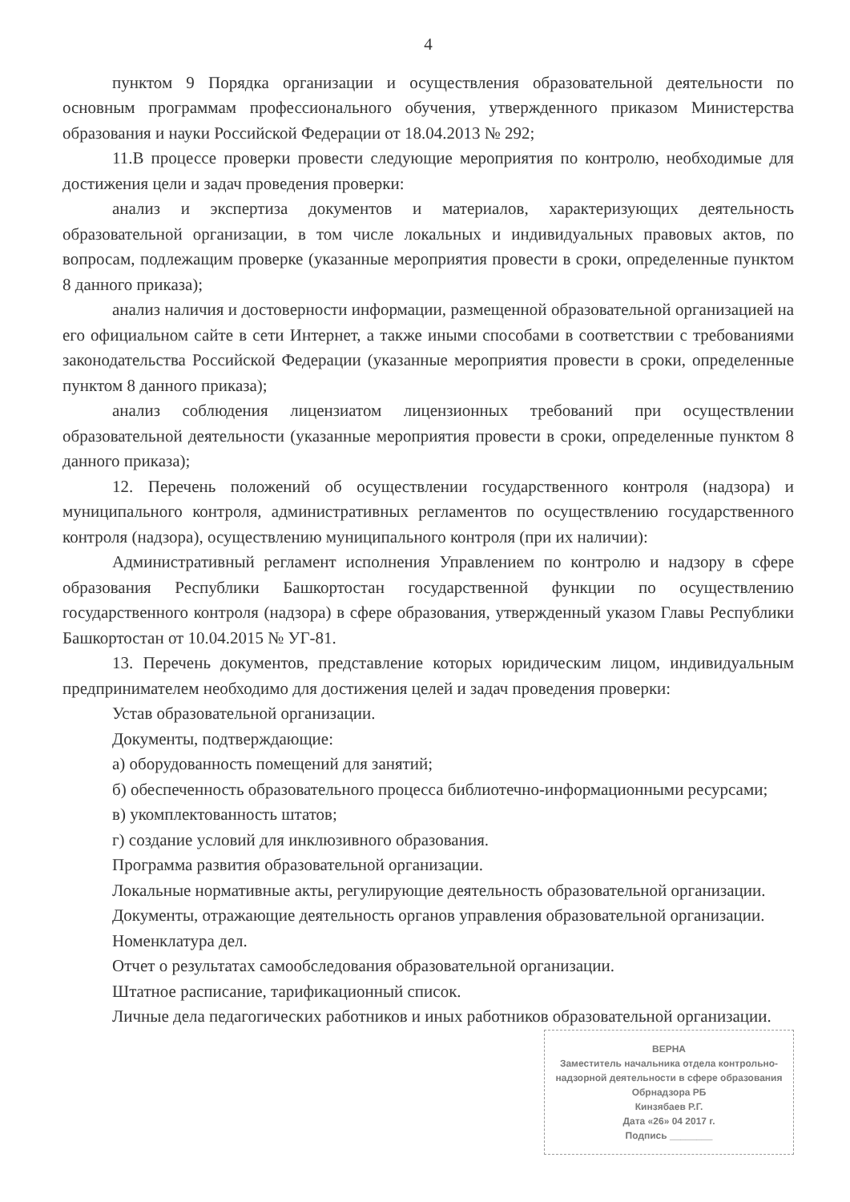4
пунктом 9 Порядка организации и осуществления образовательной деятельности по основным программам профессионального обучения, утвержденного приказом Министерства образования и науки Российской Федерации от 18.04.2013 № 292;
11.В процессе проверки провести следующие мероприятия по контролю, необходимые для достижения цели и задач проведения проверки:
анализ и экспертиза документов и материалов, характеризующих деятельность образовательной организации, в том числе локальных и индивидуальных правовых актов, по вопросам, подлежащим проверке (указанные мероприятия провести в сроки, определенные пунктом 8 данного приказа);
анализ наличия и достоверности информации, размещенной образовательной организацией на его официальном сайте в сети Интернет, а также иными способами в соответствии с требованиями законодательства Российской Федерации (указанные мероприятия провести в сроки, определенные пунктом 8 данного приказа);
анализ соблюдения лицензиатом лицензионных требований при осуществлении образовательной деятельности (указанные мероприятия провести в сроки, определенные пунктом 8 данного приказа);
12. Перечень положений об осуществлении государственного контроля (надзора) и муниципального контроля, административных регламентов по осуществлению государственного контроля (надзора), осуществлению муниципального контроля (при их наличии):
Административный регламент исполнения Управлением по контролю и надзору в сфере образования Республики Башкортостан государственной функции по осуществлению государственного контроля (надзора) в сфере образования, утвержденный указом Главы Республики Башкортостан от 10.04.2015 № УГ-81.
13. Перечень документов, представление которых юридическим лицом, индивидуальным предпринимателем необходимо для достижения целей и задач проведения проверки:
Устав образовательной организации.
Документы, подтверждающие:
а) оборудованность помещений для занятий;
б) обеспеченность образовательного процесса библиотечно-информационными ресурсами;
в) укомплектованность штатов;
г) создание условий для инклюзивного образования.
Программа развития образовательной организации.
Локальные нормативные акты, регулирующие деятельность образовательной организации.
Документы, отражающие деятельность органов управления образовательной организации.
Номенклатура дел.
Отчет о результатах самообследования образовательной организации.
Штатное расписание, тарификационный список.
Личные дела педагогических работников и иных работников образовательной организации.
ВЕРНА
Заместитель начальника отдела контрольно-надзорной деятельности в сфере образования Обрнадзора РБ
Кинзябаев Р.Г.
Дата «26» 04 2017 г.
Подпись ________